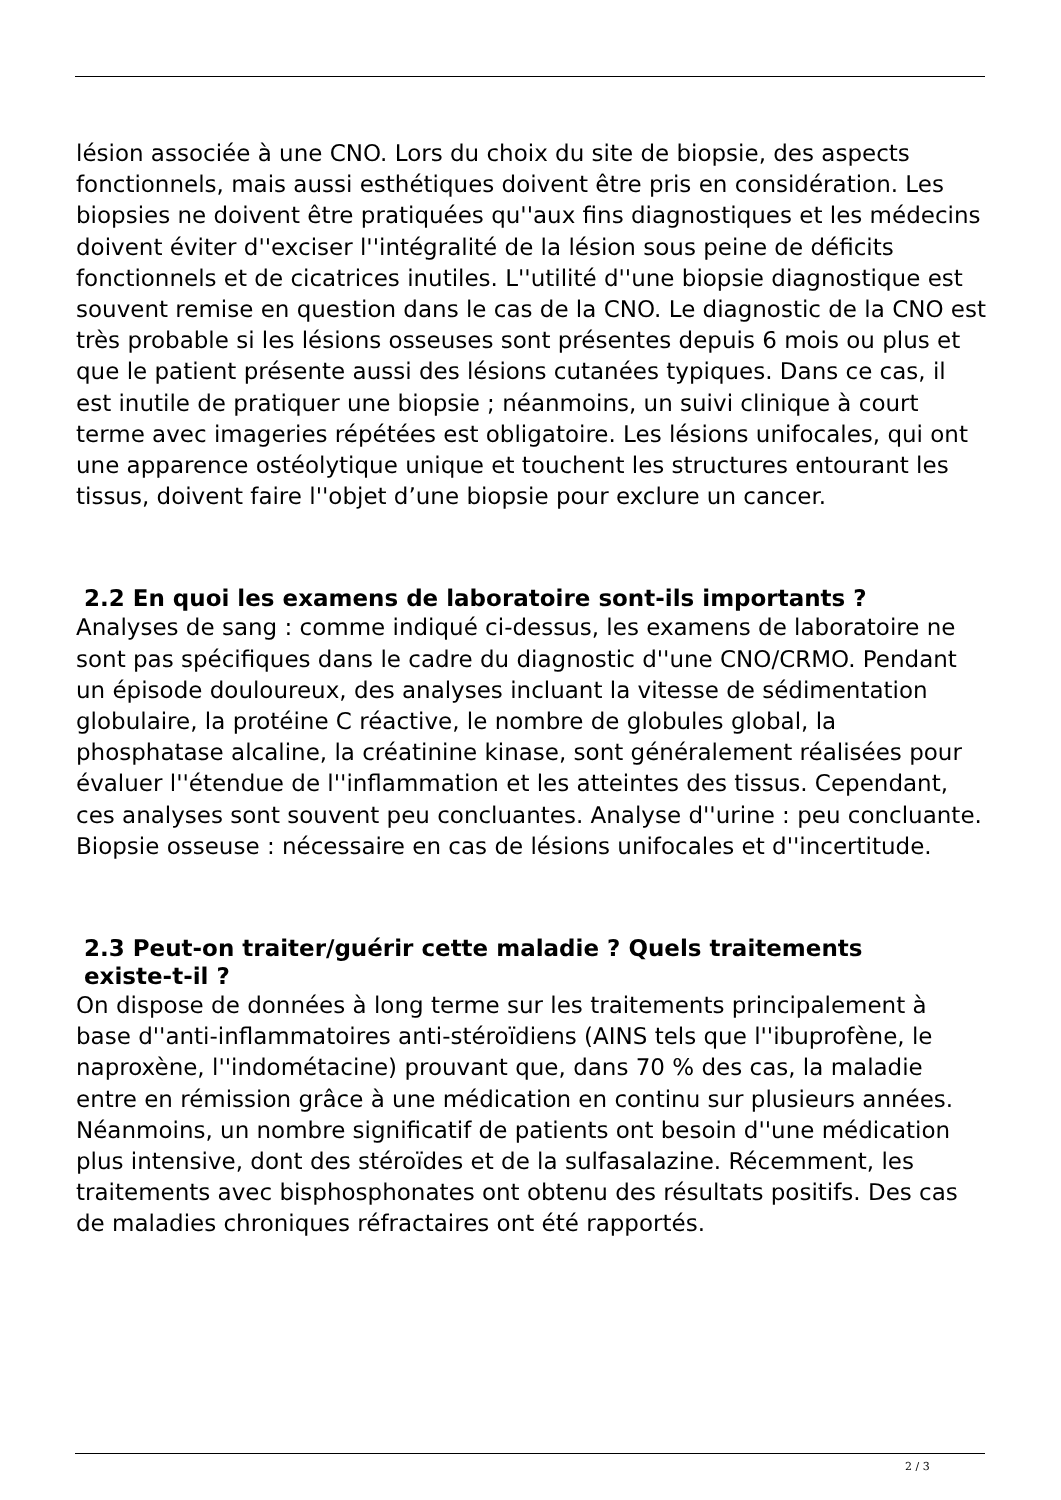lésion associée à une CNO. Lors du choix du site de biopsie, des aspects fonctionnels, mais aussi esthétiques doivent être pris en considération. Les biopsies ne doivent être pratiquées qu''aux fins diagnostiques et les médecins doivent éviter d''exciser l''intégralité de la lésion sous peine de déficits fonctionnels et de cicatrices inutiles. L''utilité d''une biopsie diagnostique est souvent remise en question dans le cas de la CNO. Le diagnostic de la CNO est très probable si les lésions osseuses sont présentes depuis 6 mois ou plus et que le patient présente aussi des lésions cutanées typiques. Dans ce cas, il est inutile de pratiquer une biopsie ; néanmoins, un suivi clinique à court terme avec imageries répétées est obligatoire. Les lésions unifocales, qui ont une apparence ostéolytique unique et touchent les structures entourant les tissus, doivent faire l''objet d’une biopsie pour exclure un cancer.
2.2 En quoi les examens de laboratoire sont-ils importants ?
Analyses de sang : comme indiqué ci-dessus, les examens de laboratoire ne sont pas spécifiques dans le cadre du diagnostic d''une CNO/CRMO. Pendant un épisode douloureux, des analyses incluant la vitesse de sédimentation globulaire, la protéine C réactive, le nombre de globules global, la phosphatase alcaline, la créatinine kinase, sont généralement réalisées pour évaluer l''étendue de l''inflammation et les atteintes des tissus. Cependant, ces analyses sont souvent peu concluantes. Analyse d''urine : peu concluante. Biopsie osseuse : nécessaire en cas de lésions unifocales et d''incertitude.
2.3 Peut-on traiter/guérir cette maladie ? Quels traitements
existe-t-il ?
On dispose de données à long terme sur les traitements principalement à base d''anti-inflammatoires anti-stéroïdiens (AINS tels que l''ibuprofène, le naproxène, l''indométacine) prouvant que, dans 70 % des cas, la maladie entre en rémission grâce à une médication en continu sur plusieurs années. Néanmoins, un nombre significatif de patients ont besoin d''une médication plus intensive, dont des stéroïdes et de la sulfasalazine. Récemment, les traitements avec bisphosphonates ont obtenu des résultats positifs. Des cas de maladies chroniques réfractaires ont été rapportés.
2 / 3